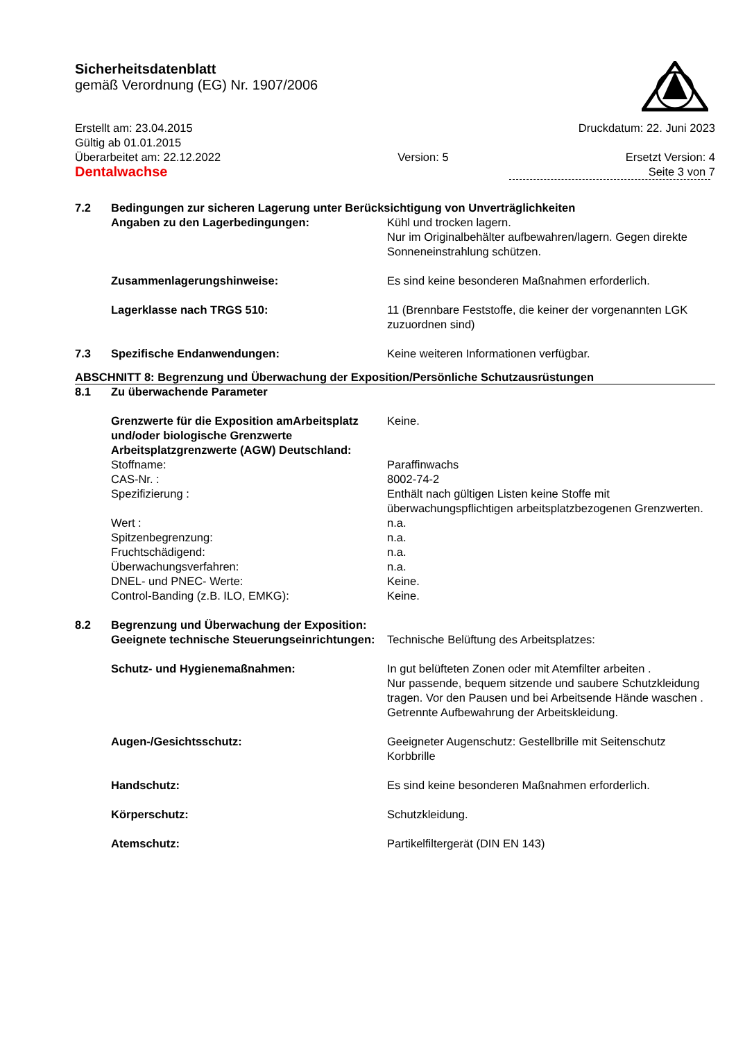Sicherheitsdatenblatt
gemäß Verordnung (EG) Nr. 1907/2006
Erstellt am: 23.04.2015 Druckdatum: 22. Juni 2023
Gültig ab 01.01.2015
Überarbeitet am: 22.12.2022 Version: 5 Ersetzt Version: 4
Dentalwachse Seite 3 von 7
7.2 Bedingungen zur sicheren Lagerung unter Berücksichtigung von Unverträglichkeiten
Angaben zu den Lagerbedingungen: Kühl und trocken lagern.
Nur im Originalbehälter aufbewahren/lagern. Gegen direkte Sonneneinstrahlung schützen.
Zusammenlagerungshinweise: Es sind keine besonderen Maßnahmen erforderlich.
Lagerklasse nach TRGS 510: 11 (Brennbare Feststoffe, die keiner der vorgenannten LGK zuzuordnen sind)
7.3 Spezifische Endanwendungen: Keine weiteren Informationen verfügbar.
ABSCHNITT 8: Begrenzung und Überwachung der Exposition/Persönliche Schutzausrüstungen
8.1 Zu überwachende Parameter
Grenzwerte für die Exposition amArbeitsplatz und/oder biologische Grenzwerte Arbeitsplatzgrenzwerte (AGW) Deutschland: Keine.
Stoffname: Paraffinwachs
CAS-Nr. : 8002-74-2
Spezifizierung : Enthält nach gültigen Listen keine Stoffe mit überwachungspflichtigen arbeitsplatzbezogenen Grenzwerten.
Wert : n.a.
Spitzenbegrenzung: n.a.
Fruchtschädigend: n.a.
Überwachungsverfahren: n.a.
DNEL- und PNEC- Werte: Keine.
Control-Banding (z.B. ILO, EMKG): Keine.
8.2 Begrenzung und Überwachung der Exposition:
Geeignete technische Steuerungseinrichtungen: Technische Belüftung des Arbeitsplatzes:
Schutz- und Hygienemaßnahmen: In gut belüfteten Zonen oder mit Atemfilter arbeiten .
Nur passende, bequem sitzende und saubere Schutzkleidung tragen. Vor den Pausen und bei Arbeitsende Hände waschen .
Getrennte Aufbewahrung der Arbeitskleidung.
Augen-/Gesichtsschutz: Geeigneter Augenschutz: Gestellbrille mit Seitenschutz Korbbrille
Handschutz: Es sind keine besonderen Maßnahmen erforderlich.
Körperschutz: Schutzkleidung.
Atemschutz: Partikelfiltergerät (DIN EN 143)